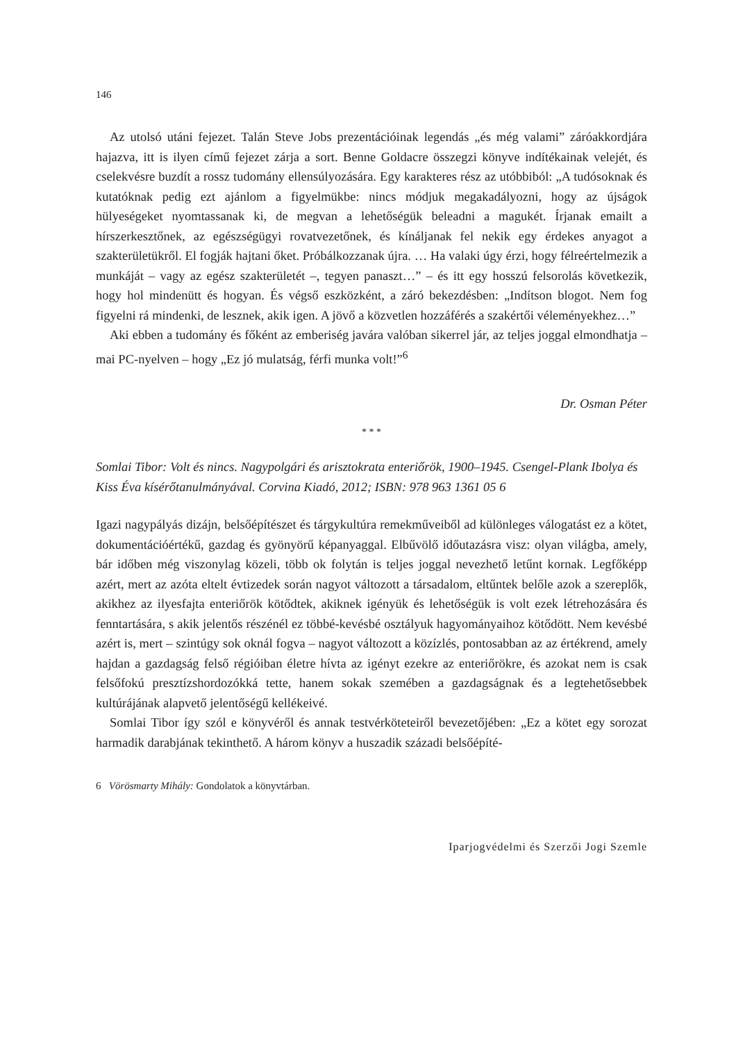146
Az utolsó utáni fejezet. Talán Steve Jobs prezentációinak legendás „és még valami” záróakkordjára hajazva, itt is ilyen című fejezet zárja a sort. Benne Goldacre összegzi könyve indítékainak velejét, és cselekvésre buzdít a rossz tudomány ellensúlyozására. Egy karakteres rész az utóbbiból: „A tudósoknak és kutatóknak pedig ezt ajánlom a figyelmükbe: nincs módjuk megakadályozni, hogy az újságok hülyeségeket nyomtassanak ki, de megvan a lehetőségük beleadni a magukét. Írjanak emailt a hírszerkesztőnek, az egészségügyi rovatvezetőnek, és kínáljanak fel nekik egy érdekes anyagot a szakterületükről. El fogják hajtani őket. Próbálkozzanak újra. … Ha valaki úgy érzi, hogy félreértelmezik a munkáját – vagy az egész szakterületét –, tegyen panaszt…” – és itt egy hosszú felsorolás következik, hogy hol mindenütt és hogyan. És végső eszközként, a záró bekezdésben: „Indítson blogot. Nem fog figyelni rá mindenki, de lesznek, akik igen. A jövő a közvetlen hozzáférés a szakértői véleményekhez…”
Aki ebben a tudomány és főként az emberiség javára valóban sikerrel jár, az teljes joggal elmondhatja – mai PC-nyelven – hogy „Ez jó mulatság, férfi munka volt!”<sup>6</sup>
Dr. Osman Péter
* * *
Somlai Tibor: Volt és nincs. Nagypolgári és arisztokrata enteriőrök, 1900–1945. Csengel-Plank Ibolya és Kiss Éva kísérőtanulmányával. Corvina Kiadó, 2012; ISBN: 978 963 1361 05 6
Igazi nagypályás dizájn, belsőépítészet és tárgykultúra remekműveiből ad különleges válogatást ez a kötet, dokumentációértékű, gazdag és gyönyörű képanyaggal. Elbűvölő időutazásra visz: olyan világba, amely, bár időben még viszonylag közeli, több ok folytán is teljes joggal nevezhető letűnt kornak. Legfőképp azért, mert az azóta eltelt évtizedek során nagyot változott a társadalom, eltűntek belőle azok a szereplők, akikhez az ilyesfajta enteriőrök kötődtek, akiknek igényük és lehetőségük is volt ezek létrehozására és fenntartására, s akik jelentős részénél ez többé-kevésbé osztályuk hagyományaihoz kötődött. Nem kevésbé azért is, mert – szintúgy sok oknál fogva – nagyot változott a közízlés, pontosabban az az értékrend, amely hajdan a gazdagság felső régióiban életre hívta az igényt ezekre az enteriőrökre, és azokat nem is csak felsőfokú presztízshordozókká tette, hanem sokak szemében a gazdagságnak és a legtehetősebbek kultúrájának alapvető jelentőségű kellékeivé.
Somlai Tibor így szól e könyvéről és annak testvérköteteiről bevezetőjében: „Ez a kötet egy sorozat harmadik darabjának tekinthető. A három könyv a huszadik századi belsőépíté-
6 Vörösmarty Mihály: Gondolatok a könyvtárban.
Iparjogvédelmi és Szerzői Jogi Szemle